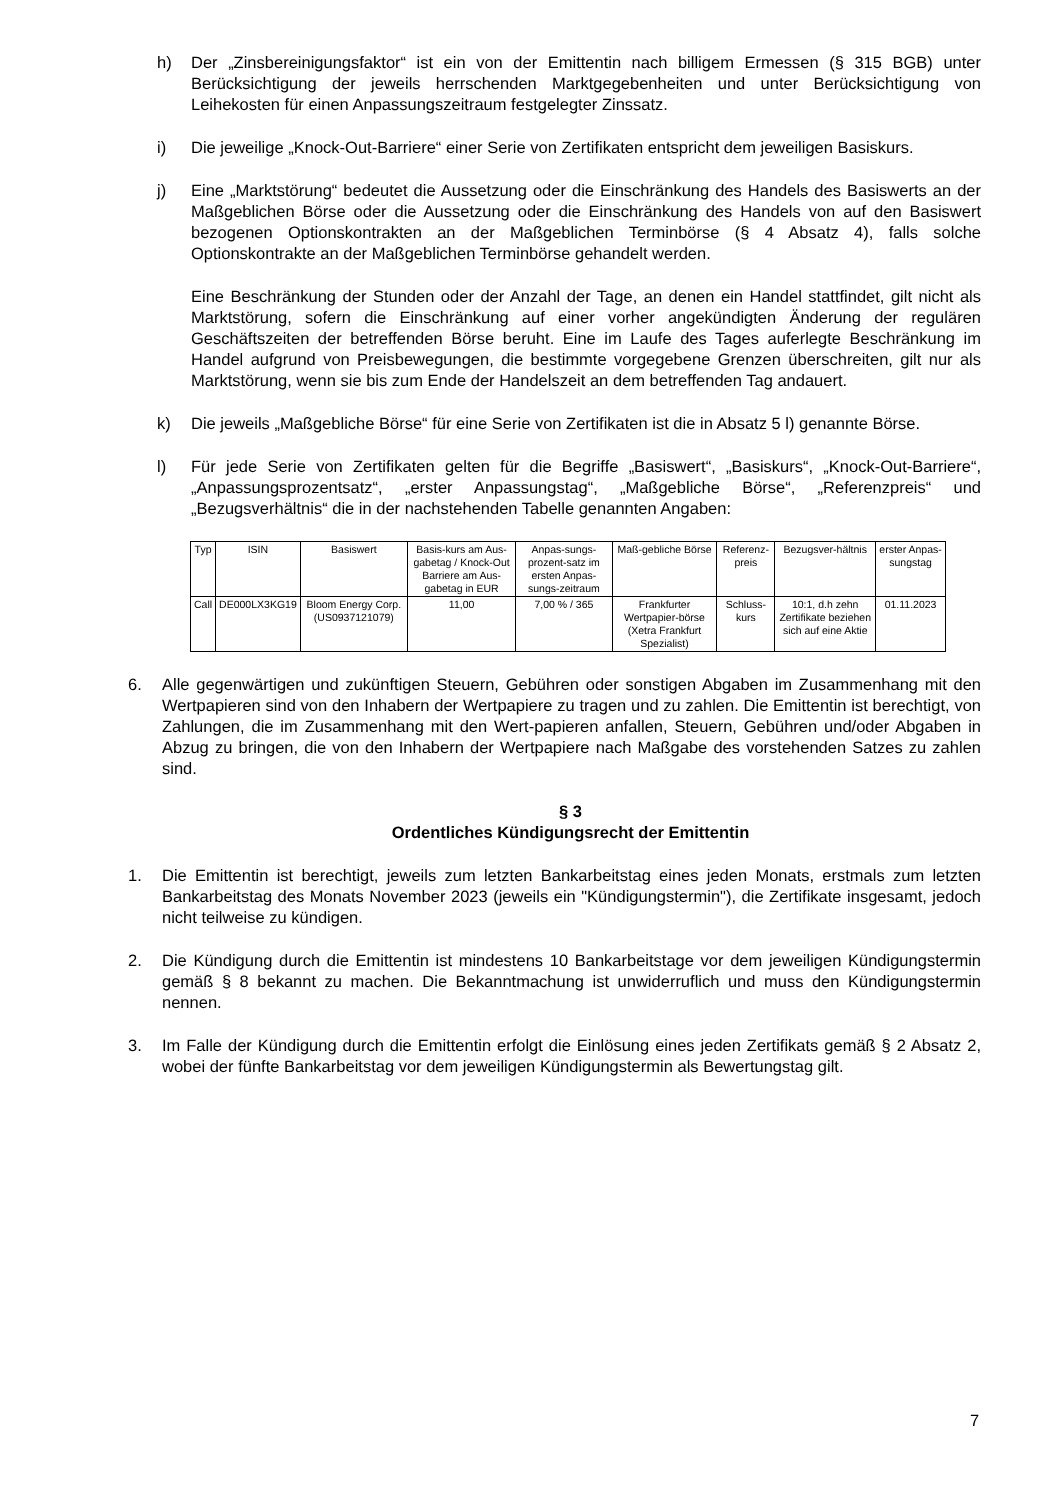h) Der „Zinsbereinigungsfaktor“ ist ein von der Emittentin nach billigem Ermessen (§ 315 BGB) unter Berücksichtigung der jeweils herrschenden Marktgegebenheiten und unter Berücksichtigung von Leihekosten für einen Anpassungszeitraum festgelegter Zinssatz.
i) Die jeweilige „Knock-Out-Barriere“ einer Serie von Zertifikaten entspricht dem jeweiligen Basiskurs.
j) Eine „Marktstörung“ bedeutet die Aussetzung oder die Einschränkung des Handels des Basiswerts an der Maßgeblichen Börse oder die Aussetzung oder die Einschränkung des Handels von auf den Basiswert bezogenen Optionskontrakten an der Maßgeblichen Terminbörse (§ 4 Absatz 4), falls solche Optionskontrakte an der Maßgeblichen Terminbörse gehandelt werden.
Eine Beschränkung der Stunden oder der Anzahl der Tage, an denen ein Handel stattfindet, gilt nicht als Marktstörung, sofern die Einschränkung auf einer vorher angekündigten Änderung der regulären Geschäftszeiten der betreffenden Börse beruht. Eine im Laufe des Tages auferlegte Beschränkung im Handel aufgrund von Preisbewegungen, die bestimmte vorgegebene Grenzen überschreiten, gilt nur als Marktstörung, wenn sie bis zum Ende der Handelszeit an dem betreffenden Tag andauert.
k) Die jeweils „Maßgebliche Börse“ für eine Serie von Zertifikaten ist die in Absatz 5 l) genannte Börse.
l) Für jede Serie von Zertifikaten gelten für die Begriffe „Basiswert“, „Basiskurs“, „Knock-Out-Barriere“, „Anpassungsprozentsatz“, „erster Anpassungstag“, „Maßgebliche Börse“, „Referenzpreis“ und „Bezugsverhältnis“ die in der nachstehenden Tabelle genannten Angaben:
| Typ | ISIN | Basiswert | Basis-kurs am Aus-gabetag / Knock-Out Barriere am Aus-gabetag in EUR | Anpas-sungs-prozent-satz im ersten Anpas-sungs-zeitraum | Maß-gebliche Börse | Referenz-preis | Bezugsver-hältnis | erster Anpas-sungstag |
| Call | DE000LX3KG19 | Bloom Energy Corp. (US0937121079) | 11,00 | 7,00 % / 365 | Frankfurter Wertpapier-börse (Xetra Frankfurt Spezialist) | Schluss-kurs | 10:1, d.h zehn Zertifikate beziehen sich auf eine Aktie | 01.11.2023 |
6. Alle gegenwärtigen und zukünftigen Steuern, Gebühren oder sonstigen Abgaben im Zusammenhang mit den Wertpapieren sind von den Inhabern der Wertpapiere zu tragen und zu zahlen. Die Emittentin ist berechtigt, von Zahlungen, die im Zusammenhang mit den Wert-papieren anfallen, Steuern, Gebühren und/oder Abgaben in Abzug zu bringen, die von den Inhabern der Wertpapiere nach Maßgabe des vorstehenden Satzes zu zahlen sind.
§ 3
Ordentliches Kündigungsrecht der Emittentin
1. Die Emittentin ist berechtigt, jeweils zum letzten Bankarbeitstag eines jeden Monats, erstmals zum letzten Bankarbeitstag des Monats November 2023 (jeweils ein "Kündigungstermin"), die Zertifikate insgesamt, jedoch nicht teilweise zu kündigen.
2. Die Kündigung durch die Emittentin ist mindestens 10 Bankarbeitstage vor dem jeweiligen Kündigungstermin gemäß § 8 bekannt zu machen. Die Bekanntmachung ist unwiderruflich und muss den Kündigungstermin nennen.
3. Im Falle der Kündigung durch die Emittentin erfolgt die Einlösung eines jeden Zertifikats gemäß § 2 Absatz 2, wobei der fünfte Bankarbeitstag vor dem jeweiligen Kündigungstermin als Bewertungstag gilt.
7